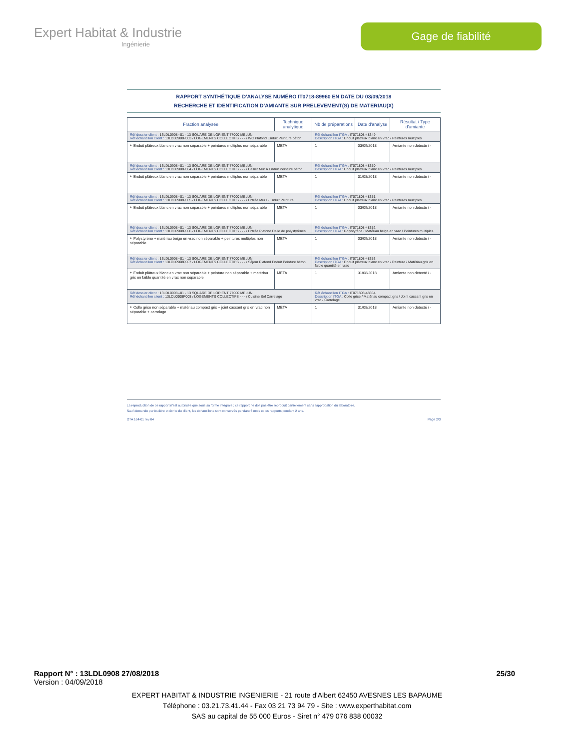Expert Habitat & Industrie
Ingénierie
Gage de fiabilité
RAPPORT SYNTHÉTIQUE D'ANALYSE NUMÉRO IT0718-89960 EN DATE DU 03/09/2018
RECHERCHE ET IDENTIFICATION D'AMIANTE SUR PRELEVEMENT(S) DE MATERIAU(X)
| Fraction analysée | Technique analytique | Nb de préparations | Date d'analyse | Résultat / Type d'amiante |
| --- | --- | --- | --- | --- |
| Réf dossier client : 13LDL0908--01 - 13 SQUARE DE LORIENT 77000 MELUN Réf échantillon client : 13LDL0908P003 / LOGEMENTS COLLECTIFS - - - / WC Plafond Enduit Peinture béton | | Réf échantillon ITGA : IT071808-48349 Description ITGA : Enduit plâtreux blanc en vrac / Peintures multiples | | |
| ‣ Enduit plâtreux blanc en vrac non séparable + peintures multiples non séparable | META | 1 | 03/09/2018 | Amiante non détecté / - |
| Réf dossier client : 13LDL0908--01 - 13 SQUARE DE LORIENT 77000 MELUN Réf échantillon client : 13LDL0908P004 / LOGEMENTS COLLECTIFS - - - / Cellier Mur A Enduit Peinture béton | | Réf échantillon ITGA : IT071808-48350 Description ITGA : Enduit plâtreux blanc en vrac / Peintures multiples | | |
| ‣ Enduit plâtreux blanc en vrac non séparable + peintures multiples non séparable | META | 1 | 31/08/2018 | Amiante non détecté / - |
| Réf dossier client : 13LDL0908--01 - 13 SQUARE DE LORIENT 77000 MELUN Réf échantillon client : 13LDL0908P005 / LOGEMENTS COLLECTIFS - - - / Entrée Mur B Enduit Peinture | | Réf échantillon ITGA : IT071808-48351 Description ITGA : Enduit plâtreux blanc en vrac / Peintures multiples | | |
| ‣ Enduit plâtreux blanc en vrac non séparable + peintures multiples non séparable | META | 1 | 03/09/2018 | Amiante non détecté / - |
| Réf dossier client : 13LDL0908--01 - 13 SQUARE DE LORIENT 77000 MELUN Réf échantillon client : 13LDL0908P006 / LOGEMENTS COLLECTIFS - - - / Entrée Plafond Dalle de polystyrènes | | Réf échantillon ITGA : IT071808-48352 Description ITGA : Polystyrène / Matériau beige en vrac / Peintures multiples | | |
| ‣ Polystyrène + matériau beige en vrac non séparable + peintures multiples non séparable | META | 1 | 03/09/2018 | Amiante non détecté / - |
| Réf dossier client : 13LDL0908--01 - 13 SQUARE DE LORIENT 77000 MELUN Réf échantillon client : 13LDL0908P007 / LOGEMENTS COLLECTIFS - - - / Séjour Plafond Enduit Peinture béton | | Réf échantillon ITGA : IT071808-48353 Description ITGA : Enduit plâtreux blanc en vrac / Peinture / Matériau gris en faible quantité en vrac | | |
| ‣ Enduit plâtreux blanc en vrac non séparable + peinture non séparable + matériau gris en faible quantité en vrac non séparable | META | 1 | 31/08/2018 | Amiante non détecté / - |
| Réf dossier client : 13LDL0908--01 - 13 SQUARE DE LORIENT 77000 MELUN Réf échantillon client : 13LDL0908P008 / LOGEMENTS COLLECTIFS - - - / Cuisine Sol Carrelage | | Réf échantillon ITGA : IT071808-48354 Description ITGA : Colle grise / Matériau compact gris / Joint cassant gris en vrac / Carrelage | | |
| ‣ Colle grise non séparable + matériau compact gris + joint cassant gris en vrac non séparable + carrelage | META | 1 | 31/08/2018 | Amiante non détecté / - |
La reproduction de ce rapport n'est autorisée que sous sa forme intégrale ; ce rapport ne doit pas être reproduit partiellement sans l'approbation du laboratoire.
Sauf demande particulière et écrite du client, les échantillons sont conservés pendant 6 mois et les rapports pendant 2 ans.
DTA 164-01 rev 04 Page 2/3
Rapport N° : 13LDL0908 27/08/2018 25/30
Version : 04/09/2018
EXPERT HABITAT & INDUSTRIE INGENIERIE - 21 route d'Albert 62450 AVESNES LES BAPAUME
Téléphone : 03.21.73.41.44 - Fax 03 21 73 94 79 - Site : www.experthabitat.com
SAS au capital de 55 000 Euros - Siret n° 479 076 838 00032